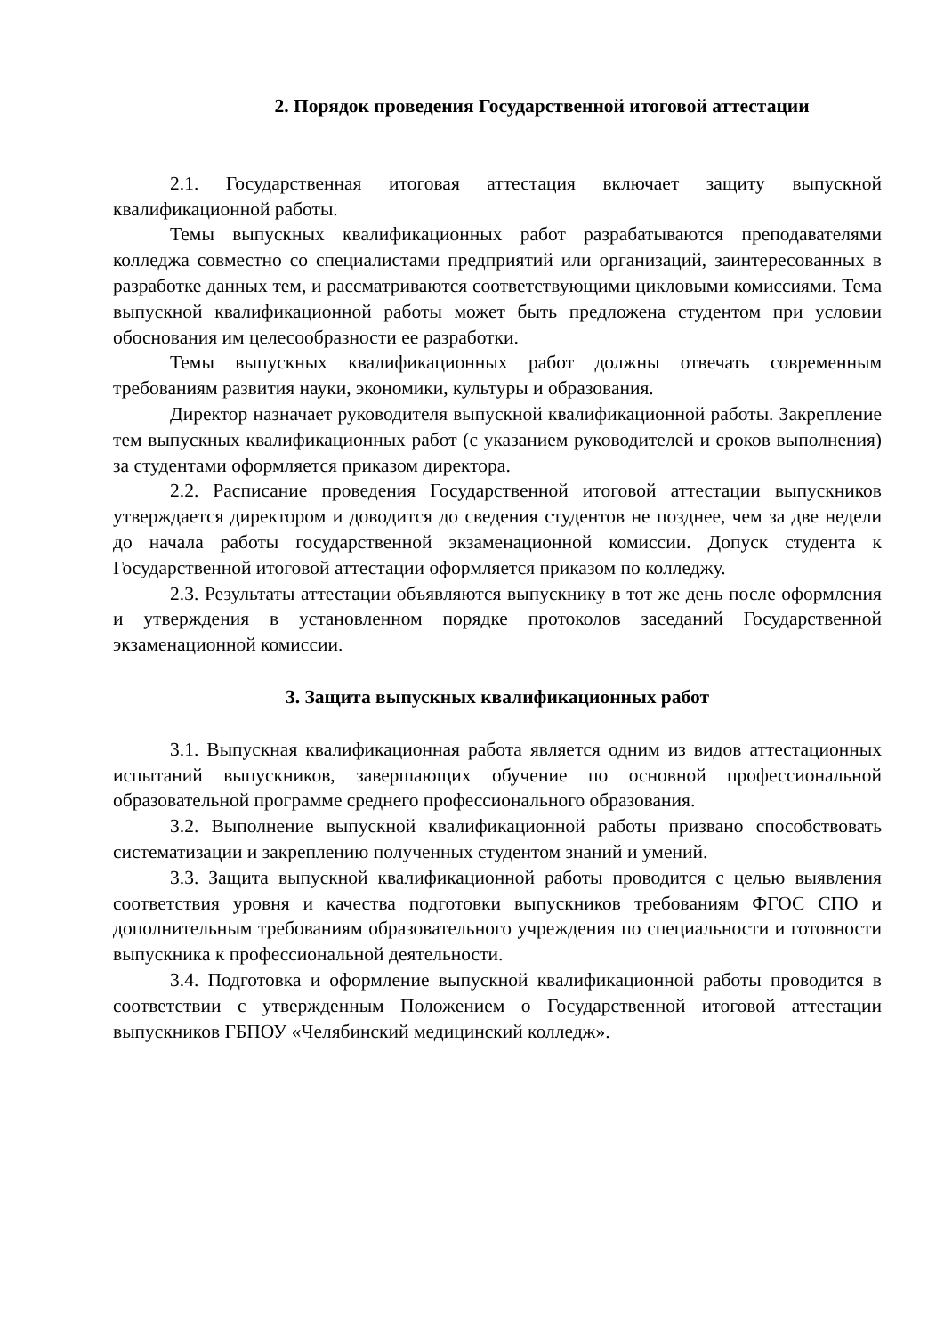2. Порядок проведения Государственной итоговой аттестации
2.1. Государственная итоговая аттестация включает защиту выпускной квалификационной работы.
Темы выпускных квалификационных работ разрабатываются преподавателями колледжа совместно со специалистами предприятий или организаций, заинтересованных в разработке данных тем, и рассматриваются соответствующими цикловыми комиссиями. Тема выпускной квалификационной работы может быть предложена студентом при условии обоснования им целесообразности ее разработки.
Темы выпускных квалификационных работ должны отвечать современным требованиям развития науки, экономики, культуры и образования.
Директор назначает руководителя выпускной квалификационной работы. Закрепление тем выпускных квалификационных работ (с указанием руководителей и сроков выполнения) за студентами оформляется приказом директора.
2.2. Расписание проведения Государственной итоговой аттестации выпускников утверждается директором и доводится до сведения студентов не позднее, чем за две недели до начала работы государственной экзаменационной комиссии. Допуск студента к Государственной итоговой аттестации оформляется приказом по колледжу.
2.3. Результаты аттестации объявляются выпускнику в тот же день после оформления и утверждения в установленном порядке протоколов заседаний Государственной экзаменационной комиссии.
3. Защита выпускных квалификационных работ
3.1. Выпускная квалификационная работа является одним из видов аттестационных испытаний выпускников, завершающих обучение по основной профессиональной образовательной программе среднего профессионального образования.
3.2. Выполнение выпускной квалификационной работы призвано способствовать систематизации и закреплению полученных студентом знаний и умений.
3.3. Защита выпускной квалификационной работы проводится с целью выявления соответствия уровня и качества подготовки выпускников требованиям ФГОС СПО и дополнительным требованиям образовательного учреждения по специальности и готовности выпускника к профессиональной деятельности.
3.4. Подготовка и оформление выпускной квалификационной работы проводится в соответствии с утвержденным Положением о Государственной итоговой аттестации выпускников ГБПОУ «Челябинский медицинский колледж».